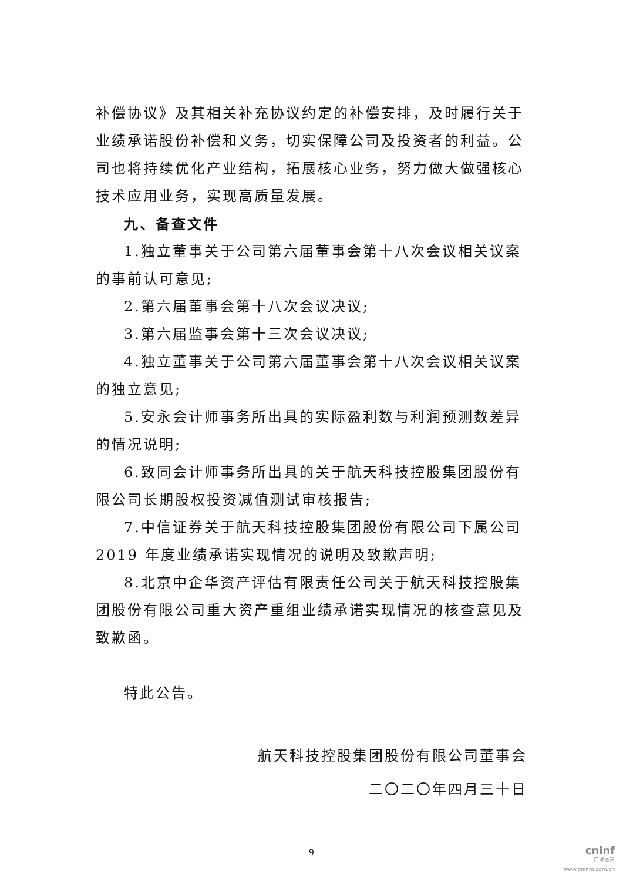补偿协议》及其相关补充协议约定的补偿安排，及时履行关于业绩承诺股份补偿和义务，切实保障公司及投资者的利益。公司也将持续优化产业结构，拓展核心业务，努力做大做强核心技术应用业务，实现高质量发展。
九、备查文件
1.独立董事关于公司第六届董事会第十八次会议相关议案的事前认可意见;
2.第六届董事会第十八次会议决议;
3.第六届监事会第十三次会议决议;
4.独立董事关于公司第六届董事会第十八次会议相关议案的独立意见;
5.安永会计师事务所出具的实际盈利数与利润预测数差异的情况说明;
6.致同会计师事务所出具的关于航天科技控股集团股份有限公司长期股权投资减值测试审核报告;
7.中信证券关于航天科技控股集团股份有限公司下属公司 2019 年度业绩承诺实现情况的说明及致歉声明;
8.北京中企华资产评估有限责任公司关于航天科技控股集团股份有限公司重大资产重组业绩承诺实现情况的核查意见及致歉函。
特此公告。
航天科技控股集团股份有限公司董事会
二〇二〇年四月三十日
9
cninf
巨潮资讯
www.cninfo.com.cn